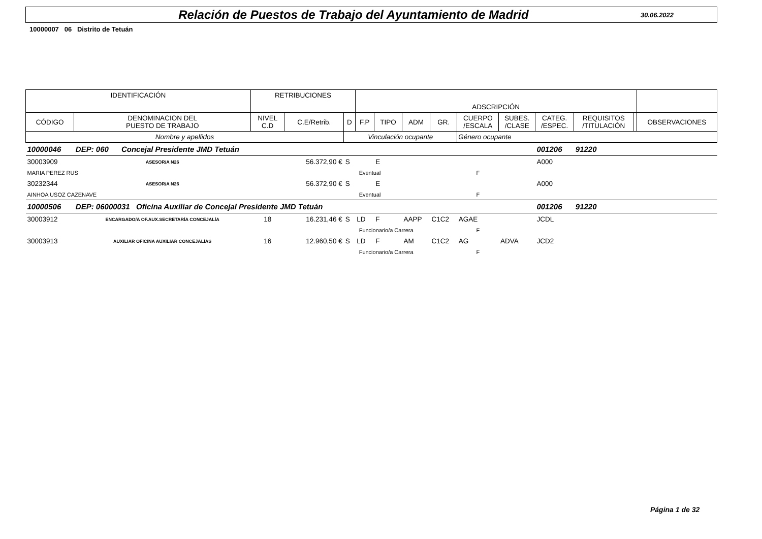Relación de Puestos de Trabajo del Ayuntamiento de Madrid
30.06.2022
10000007 06 Distrito de Tetuán
| IDENTIFICACIÓN | | RETRIBUCIONES | | | ADSCRIPCIÓN | | | | | | | | | |
| --- | --- | --- | --- | --- | --- | --- | --- | --- | --- | --- | --- | --- | --- | --- |
| CÓDIGO | DENOMINACION DEL PUESTO DE TRABAJO | NIVEL C.D | C.E/Retrib. | D | F.P | TIPO | ADM | GR. | CUERPO /ESCALA | SUBES. /CLASE | CATEG. /ESPEC. | REQUISITOS /TITULACIÓN | | OBSERVACIONES |
| Nombre y apellidos | | | | Vinculación ocupante | | | | | Género ocupante | | | | | |
| 10000046 | DEP: 060 Concejal Presidente JMD Tetuán | | | | | | | | | | 001206 | 91220 | | |
| 30003909 | ASESOR/A N26 | | 56.372,90 € | S | | E | | | | | A000 | | | |
| MARIA PEREZ RUS | | | | Eventual | | | | | F | | | | | |
| 30232344 | ASESOR/A N26 | | 56.372,90 € | S | | E | | | | | A000 | | | |
| AINHOA USOZ CAZENAVE | | | | Eventual | | | | | F | | | | | |
| 10000506 | DEP: 06000031 Oficina Auxiliar de Concejal Presidente JMD Tetuán | | | | | | | | | | 001206 | 91220 | | |
| 30003912 | ENCARGADO/A OF.AUX.SECRETARÍA CONCEJALÍA | 18 | 16.231,46 € | S | LD | F | AAPP | C1C2 | AGAE | | JCDL | | | |
| | | | | Funcionario/a Carrera | | | | | F | | | | | |
| 30003913 | AUXILIAR OFICINA AUXILIAR CONCEJALÍAS | 16 | 12.960,50 € | S | LD | F | AM | C1C2 | AG | ADVA | JCD2 | | | |
| | | | | Funcionario/a Carrera | | | | | F | | | | | |
Página 1 de 32